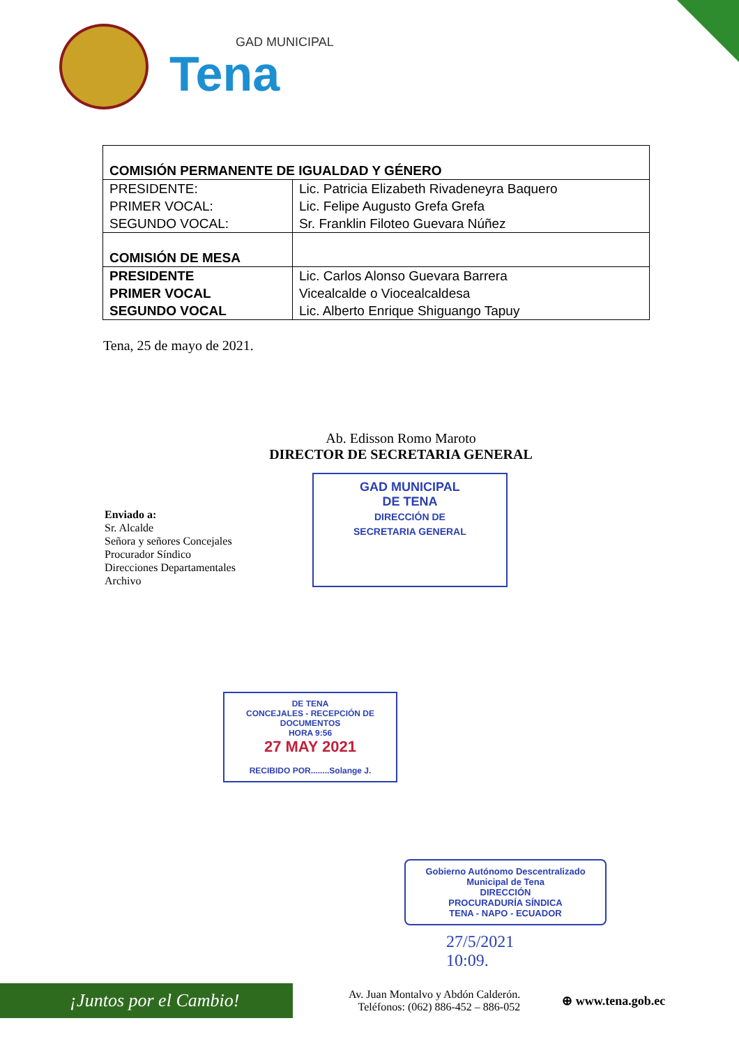GAD MUNICIPAL
Tena
| COMISIÓN PERMANENTE DE IGUALDAD Y GÉNERO | |
| PRESIDENTE: PRIMER VOCAL: SEGUNDO VOCAL: | Lic. Patricia Elizabeth Rivadeneyra Baquero Lic. Felipe Augusto Grefa Grefa Sr. Franklin Filoteo Guevara Núñez |
| COMISIÓN DE MESA | |
| PRESIDENTE PRIMER VOCAL SEGUNDO VOCAL | Lic. Carlos Alonso Guevara Barrera Vicealcalde o Viocealcaldesa Lic. Alberto Enrique Shiguango Tapuy |
Tena, 25 de mayo de 2021.
Ab. Edisson Romo Maroto
DIRECTOR DE SECRETARIA GENERAL
Enviado a:
Sr. Alcalde
Señora y señores Concejales
Procurador Síndico
Direcciones Departamentales
Archivo
GAD MUNICIPAL
DE TENA
DIRECCIÓN DE
SECRETARIA GENERAL
DE TENA
CONCEJALES - RECEPCIÓN DE DOCUMENTOS
HORA 9:56
27 MAY 2021
RECIBIDO POR........Solange J.
Gobierno Autónomo Descentralizado
Municipal de Tena
DIRECCIÓN
PROCURADURÍA SÍNDICA
TENA - NAPO - ECUADOR
27/5/2021
10:09.
¡Juntos por el Cambio!
Av. Juan Montalvo y Abdón Calderón.
Teléfonos: (062) 886-452 – 886-052
⊕ www.tena.gob.ec